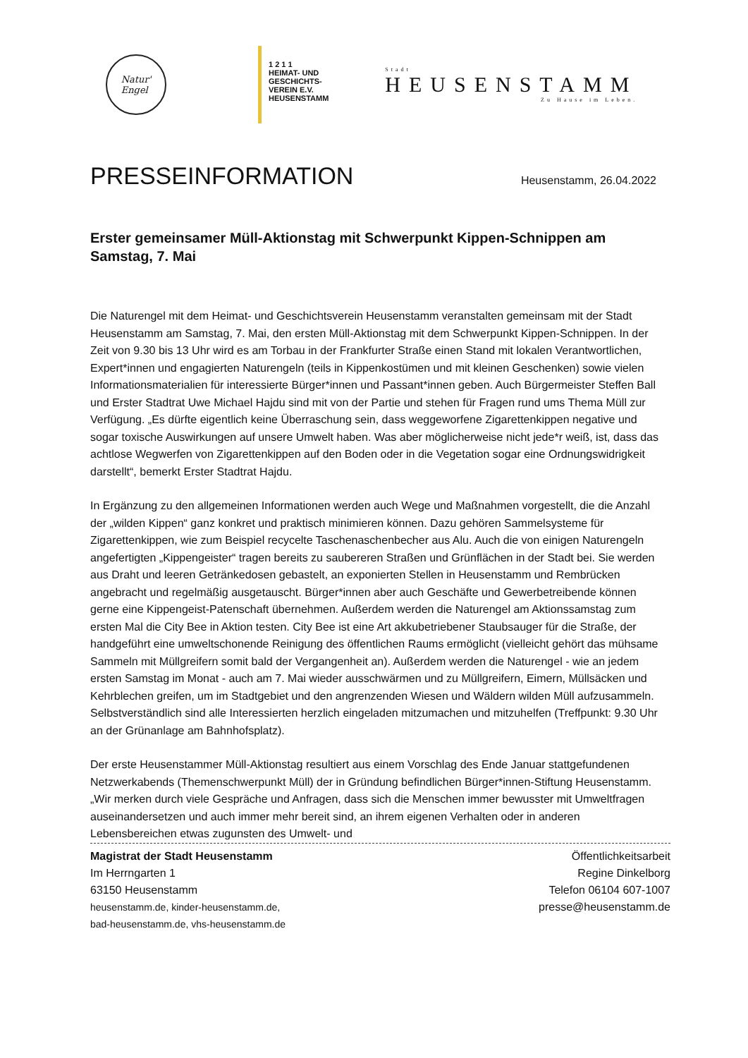Natur'
Engel
1 2 1 1
HEIMAT- UND
GESCHICHTS-
VEREIN E.V.
HEUSENSTAMM
Stadt
HEUSENSTAMM
Zu Hause im Leben.
PRESSEINFORMATION
Heusenstamm, 26.04.2022
Erster gemeinsamer Müll-Aktionstag mit Schwerpunkt Kippen-Schnippen am Samstag, 7. Mai
Die Naturengel mit dem Heimat- und Geschichtsverein Heusenstamm veranstalten gemeinsam mit der Stadt Heusenstamm am Samstag, 7. Mai, den ersten Müll-Aktionstag mit dem Schwerpunkt Kippen-Schnippen. In der Zeit von 9.30 bis 13 Uhr wird es am Torbau in der Frankfurter Straße einen Stand mit lokalen Verantwortlichen, Expert*innen und engagierten Naturengeln (teils in Kippenkostümen und mit kleinen Geschenken) sowie vielen Informationsmaterialien für interessierte Bürger*innen und Passant*innen geben. Auch Bürgermeister Steffen Ball und Erster Stadtrat Uwe Michael Hajdu sind mit von der Partie und stehen für Fragen rund ums Thema Müll zur Verfügung. „Es dürfte eigentlich keine Überraschung sein, dass weggeworfene Zigarettenkippen negative und sogar toxische Auswirkungen auf unsere Umwelt haben. Was aber möglicherweise nicht jede*r weiß, ist, dass das achtlose Wegwerfen von Zigarettenkippen auf den Boden oder in die Vegetation sogar eine Ordnungswidrigkeit darstellt“, bemerkt Erster Stadtrat Hajdu.
In Ergänzung zu den allgemeinen Informationen werden auch Wege und Maßnahmen vorgestellt, die die Anzahl der „wilden Kippen“ ganz konkret und praktisch minimieren können. Dazu gehören Sammelsysteme für Zigarettenkippen, wie zum Beispiel recycelte Taschenaschenbecher aus Alu. Auch die von einigen Naturengeln angefertigten „Kippengeister“ tragen bereits zu saubereren Straßen und Grünflächen in der Stadt bei. Sie werden aus Draht und leeren Getränkedosen gebastelt, an exponierten Stellen in Heusenstamm und Rembrücken angebracht und regelmäßig ausgetauscht. Bürger*innen aber auch Geschäfte und Gewerbetreibende können gerne eine Kippengeist-Patenschaft übernehmen. Außerdem werden die Naturengel am Aktionssamstag zum ersten Mal die City Bee in Aktion testen. City Bee ist eine Art akkubetriebener Staubsauger für die Straße, der handgeführt eine umweltschonende Reinigung des öffentlichen Raums ermöglicht (vielleicht gehört das mühsame Sammeln mit Müllgreifern somit bald der Vergangenheit an). Außerdem werden die Naturengel - wie an jedem ersten Samstag im Monat - auch am 7. Mai wieder ausschwärmen und zu Müllgreifern, Eimern, Müllsäcken und Kehrblechen greifen, um im Stadtgebiet und den angrenzenden Wiesen und Wäldern wilden Müll aufzusammeln. Selbstverständlich sind alle Interessierten herzlich eingeladen mitzumachen und mitzuhelfen (Treffpunkt: 9.30 Uhr an der Grünanlage am Bahnhofsplatz).
Der erste Heusenstammer Müll-Aktionstag resultiert aus einem Vorschlag des Ende Januar stattgefundenen Netzwerkabends (Themenschwerpunkt Müll) der in Gründung befindlichen Bürger*innen-Stiftung Heusenstamm. „Wir merken durch viele Gespräche und Anfragen, dass sich die Menschen immer bewusster mit Umweltfragen auseinandersetzen und auch immer mehr bereit sind, an ihrem eigenen Verhalten oder in anderen Lebensbereichen etwas zugunsten des Umwelt- und
Magistrat der Stadt Heusenstamm
Im Herrngarten 1
63150 Heusenstamm
heusenstamm.de, kinder-heusenstamm.de,
bad-heusenstamm.de, vhs-heusenstamm.de
Öffentlichkeitsarbeit
Regine Dinkelborg
Telefon 06104 607-1007
presse@heusenstamm.de